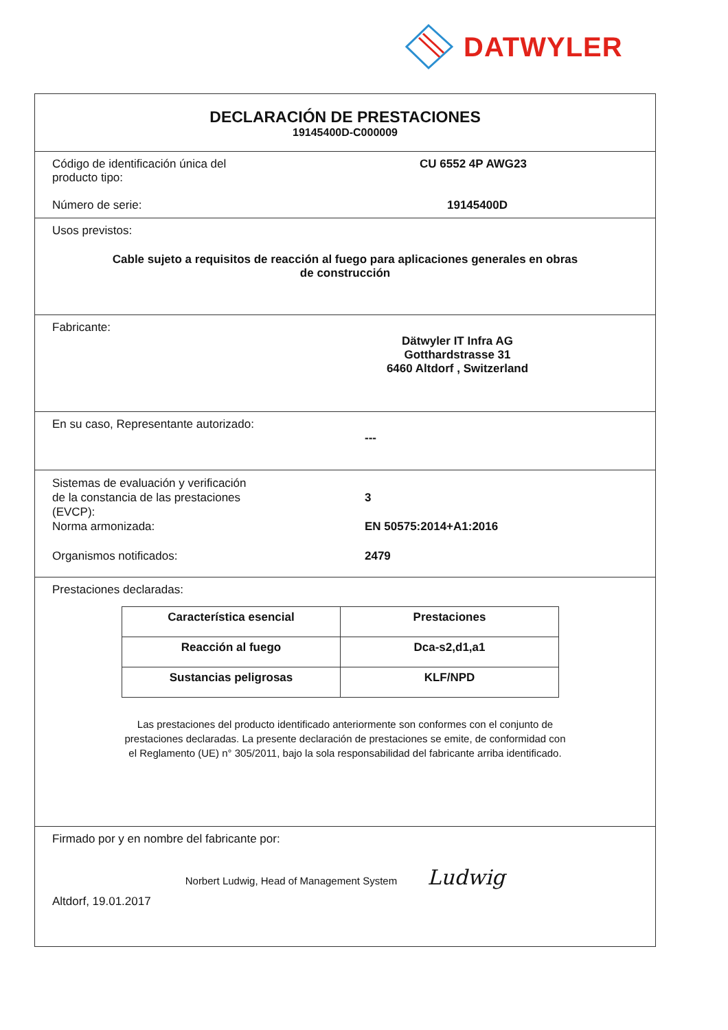DATWYLER
DECLARACIÓN DE PRESTACIONES
19145400D-C000009
Código de identificación única del
producto tipo:
CU 6552 4P AWG23
Número de serie: 19145400D
Usos previstos:
Cable sujeto a requisitos de reacción al fuego para aplicaciones generales en obras
de construcción
Fabricante:
Dätwyler IT Infra AG
Gotthardstrasse 31
6460 Altdorf , Switzerland
En su caso, Representante autorizado:
---
Sistemas de evaluación y verificación
de la constancia de las prestaciones
(EVCP):
3
Norma armonizada: EN 50575:2014+A1:2016
Organismos notificados: 2479
Prestaciones declaradas:
| Característica esencial | Prestaciones |
| --- | --- |
| Reacción al fuego | Dca-s2,d1,a1 |
| Sustancias peligrosas | KLF/NPD |
Las prestaciones del producto identificado anteriormente son conformes con el conjunto de
prestaciones declaradas. La presente declaración de prestaciones se emite, de conformidad con
el Reglamento (UE) n° 305/2011, bajo la sola responsabilidad del fabricante arriba identificado.
Firmado por y en nombre del fabricante por:
Norbert Ludwig, Head of Management System Ludwig
Altdorf, 19.01.2017